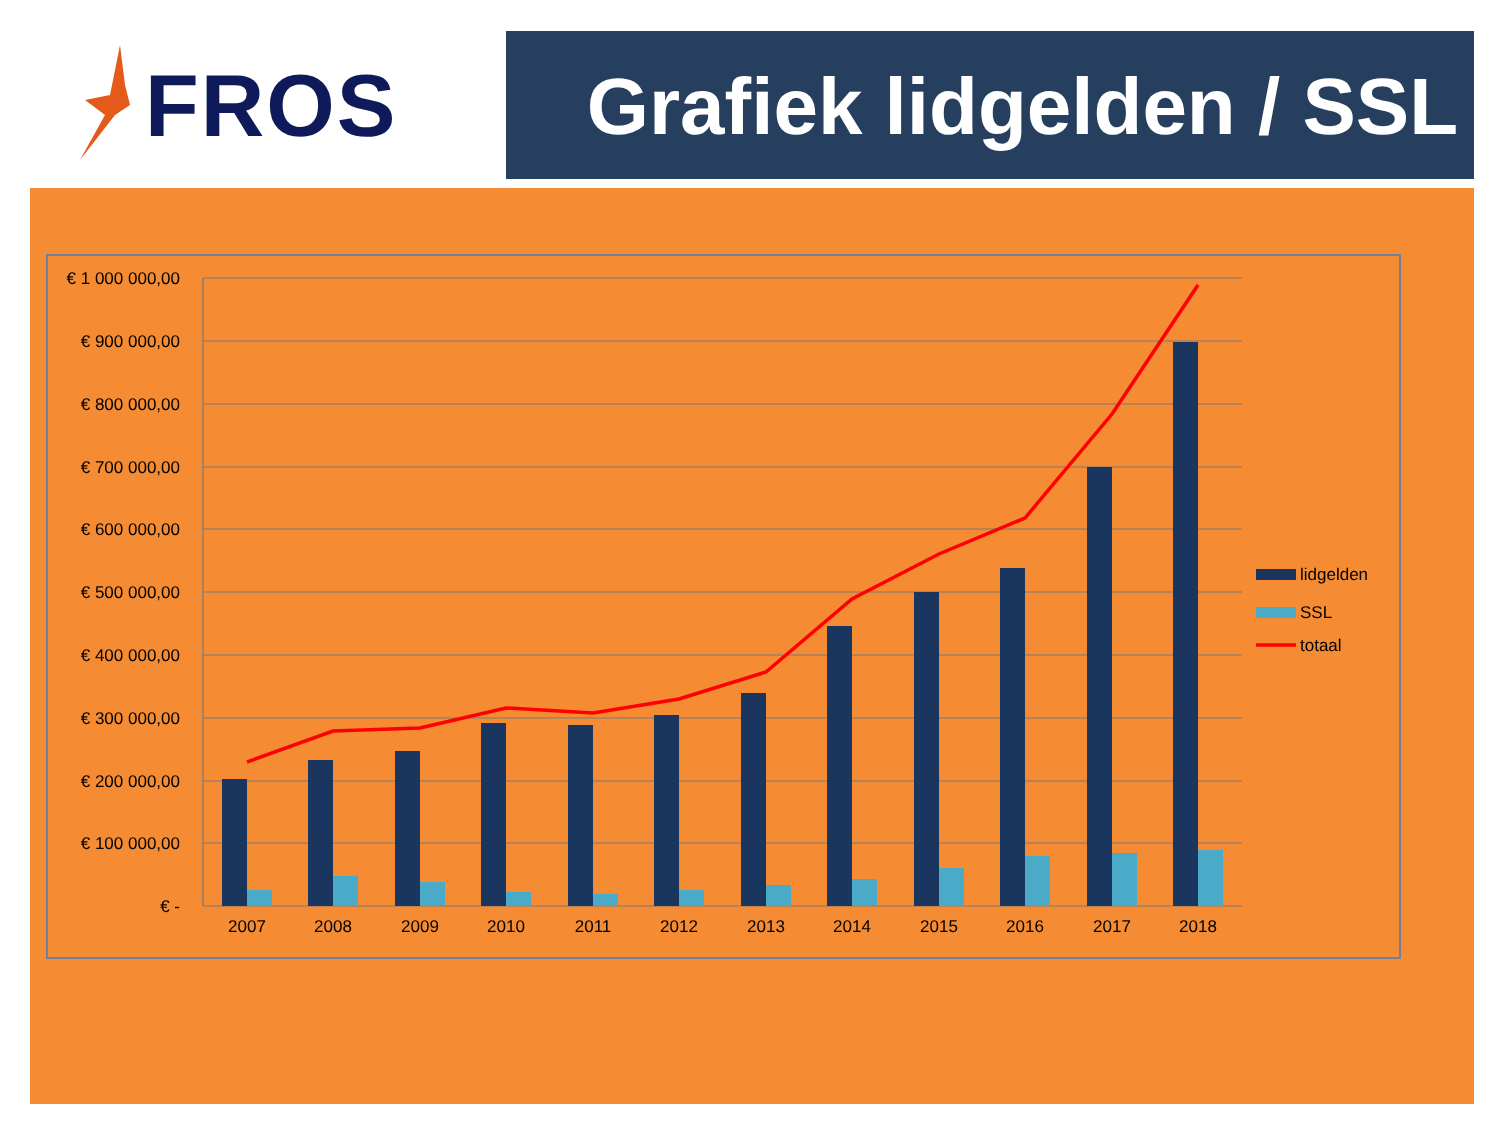FROS
Grafiek lidgelden / SSL
€ 1 000 000,00
€ 900 000,00
€ 800 000,00
€ 700 000,00
€ 600 000,00
€ 500 000,00
€ 400 000,00
€ 300 000,00
€ 200 000,00
€ 100 000,00
€ -
2007
2008
2009
2010
2011
2012
2013
2014
2015
2016
2017
2018
lidgelden
SSL
totaal